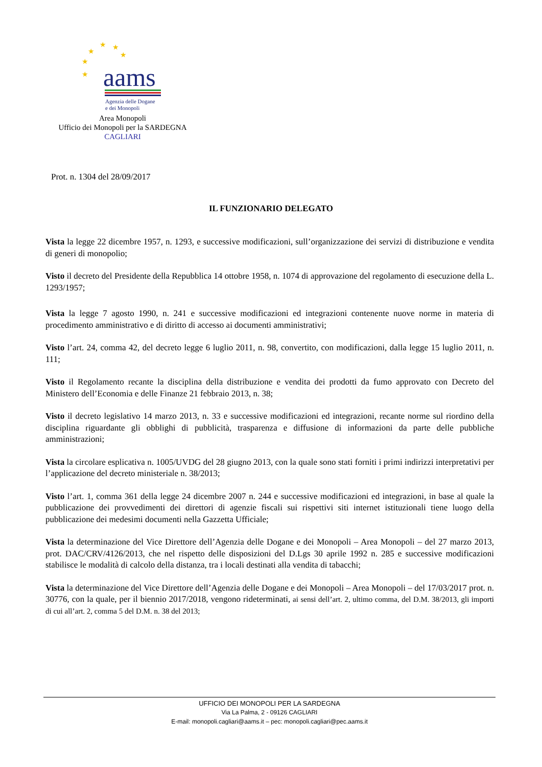★
★
★
★
★
★
aams
Agenzia delle Dogane
e dei Monopoli
Area Monopoli
Ufficio dei Monopoli per la SARDEGNA
CAGLIARI
Prot. n. 1304 del 28/09/2017
IL FUNZIONARIO DELEGATO
Vista la legge 22 dicembre 1957, n. 1293, e successive modificazioni, sull’organizzazione dei servizi di distribuzione e vendita di generi di monopolio;
Visto il decreto del Presidente della Repubblica 14 ottobre 1958, n. 1074 di approvazione del regolamento di esecuzione della L. 1293/1957;
Vista la legge 7 agosto 1990, n. 241 e successive modificazioni ed integrazioni contenente nuove norme in materia di procedimento amministrativo e di diritto di accesso ai documenti amministrativi;
Visto l’art. 24, comma 42, del decreto legge 6 luglio 2011, n. 98, convertito, con modificazioni, dalla legge 15 luglio 2011, n. 111;
Visto il Regolamento recante la disciplina della distribuzione e vendita dei prodotti da fumo approvato con Decreto del Ministero dell’Economia e delle Finanze 21 febbraio 2013, n. 38;
Visto il decreto legislativo 14 marzo 2013, n. 33 e successive modificazioni ed integrazioni, recante norme sul riordino della disciplina riguardante gli obblighi di pubblicità, trasparenza e diffusione di informazioni da parte delle pubbliche amministrazioni;
Vista la circolare esplicativa n. 1005/UVDG del 28 giugno 2013, con la quale sono stati forniti i primi indirizzi interpretativi per l’applicazione del decreto ministeriale n. 38/2013;
Visto l’art. 1, comma 361 della legge 24 dicembre 2007 n. 244 e successive modificazioni ed integrazioni, in base al quale la pubblicazione dei provvedimenti dei direttori di agenzie fiscali sui rispettivi siti internet istituzionali tiene luogo della pubblicazione dei medesimi documenti nella Gazzetta Ufficiale;
Vista la determinazione del Vice Direttore dell’Agenzia delle Dogane e dei Monopoli – Area Monopoli – del 27 marzo 2013, prot. DAC/CRV/4126/2013, che nel rispetto delle disposizioni del D.Lgs 30 aprile 1992 n. 285 e successive modificazioni stabilisce le modalità di calcolo della distanza, tra i locali destinati alla vendita di tabacchi;
Vista la determinazione del Vice Direttore dell’Agenzia delle Dogane e dei Monopoli – Area Monopoli – del 17/03/2017 prot. n. 30776, con la quale, per il biennio 2017/2018, vengono rideterminati, ai sensi dell’art. 2, ultimo comma, del D.M. 38/2013, gli importi di cui all’art. 2, comma 5 del D.M. n. 38 del 2013;
UFFICIO DEI MONOPOLI PER LA SARDEGNA
Via La Palma, 2 - 09126 CAGLIARI
E-mail: monopoli.cagliari@aams.it – pec: monopoli.cagliari@pec.aams.it